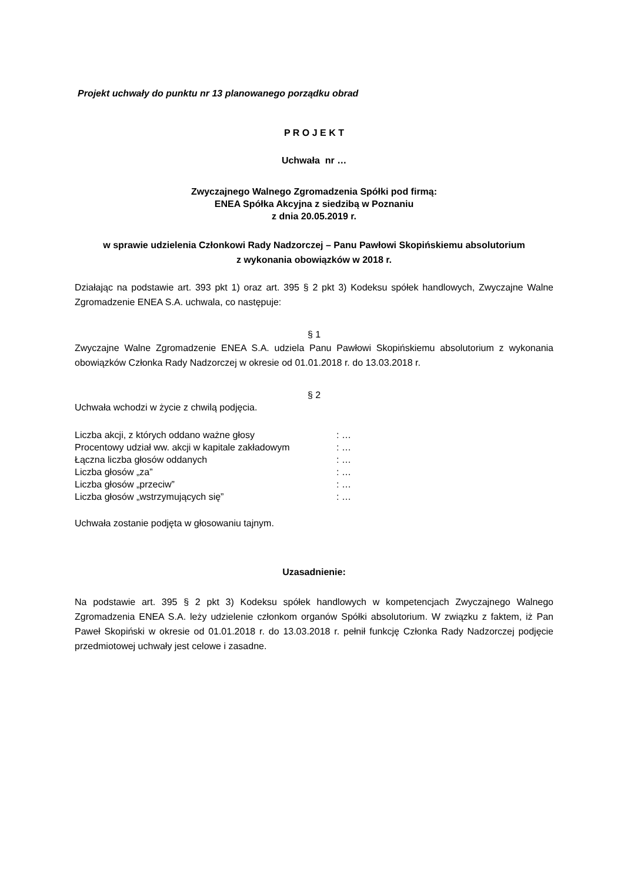Projekt uchwały do punktu nr 13 planowanego porządku obrad
P R O J E K T
Uchwała nr …
Zwyczajnego Walnego Zgromadzenia Spółki pod firmą:
ENEA Spółka Akcyjna z siedzibą w Poznaniu
z dnia 20.05.2019 r.
w sprawie udzielenia Członkowi Rady Nadzorczej – Panu Pawłowi Skopińskiemu absolutorium
z wykonania obowiązków w 2018 r.
Działając na podstawie art. 393 pkt 1) oraz art. 395 § 2 pkt 3) Kodeksu spółek handlowych, Zwyczajne Walne Zgromadzenie ENEA S.A. uchwala, co następuje:
§ 1
Zwyczajne Walne Zgromadzenie ENEA S.A. udziela Panu Pawłowi Skopińskiemu absolutorium z wykonania obowiązków Członka Rady Nadzorczej w okresie od 01.01.2018 r. do 13.03.2018 r.
§ 2
Uchwała wchodzi w życie z chwilą podjęcia.
| Liczba akcji, z których oddano ważne głosy | : … |
| Procentowy udział ww. akcji w kapitale zakładowym | : … |
| Łączna liczba głosów oddanych | : … |
| Liczba głosów „za” | : … |
| Liczba głosów „przeciw” | : … |
| Liczba głosów „wstrzymujących się” | : … |
Uchwała zostanie podjęta w głosowaniu tajnym.
Uzasadnienie:
Na podstawie art. 395 § 2 pkt 3) Kodeksu spółek handlowych w kompetencjach Zwyczajnego Walnego Zgromadzenia ENEA S.A. leży udzielenie członkom organów Spółki absolutorium. W związku z faktem, iż Pan Paweł Skopiński w okresie od 01.01.2018 r. do 13.03.2018 r. pełnił funkcję Członka Rady Nadzorczej podjęcie przedmiotowej uchwały jest celowe i zasadne.